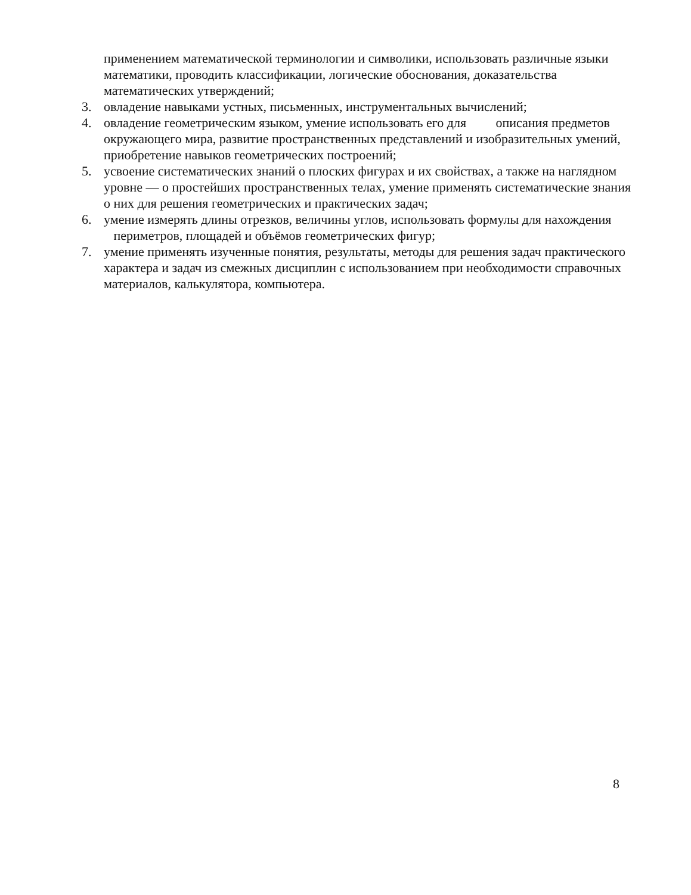применением математической терминологии и символики, использовать различные языки математики, проводить классификации, логические обоснования, доказательства математических утверждений;
3. овладение навыками устных, письменных, инструментальных вычислений;
4. овладение геометрическим языком, умение использовать его для описания предметов окружающего мира, развитие пространственных представлений и изобразительных умений, приобретение навыков геометрических построений;
5. усвоение систематических знаний о плоских фигурах и их свойствах, а также на наглядном уровне — о простейших пространственных телах, умение применять систематические знания о них для решения геометрических и практических задач;
6. умение измерять длины отрезков, величины углов, использовать формулы для нахождения периметров, площадей и объёмов геометрических фигур;
7. умение применять изученные понятия, результаты, методы для решения задач практического характера и задач из смежных дисциплин с использованием при необходимости справочных материалов, калькулятора, компьютера.
8